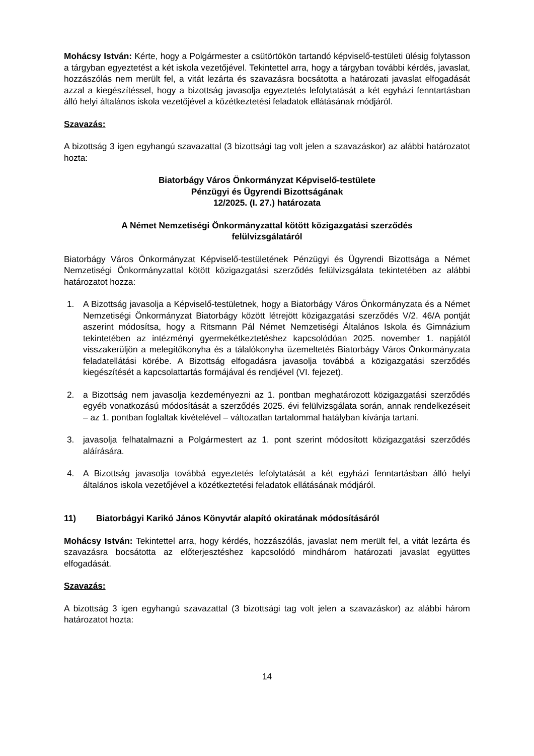Mohácsy István: Kérte, hogy a Polgármester a csütörtökön tartandó képviselő-testületi ülésig folytasson a tárgyban egyeztetést a két iskola vezetőjével. Tekintettel arra, hogy a tárgyban további kérdés, javaslat, hozzászólás nem merült fel, a vitát lezárta és szavazásra bocsátotta a határozati javaslat elfogadását azzal a kiegészítéssel, hogy a bizottság javasolja egyeztetés lefolytatását a két egyházi fenntartásban álló helyi általános iskola vezetőjével a közétkeztetési feladatok ellátásának módjáról.
Szavazás:
A bizottság 3 igen egyhangú szavazattal (3 bizottsági tag volt jelen a szavazáskor) az alábbi határozatot hozta:
Biatorbágy Város Önkormányzat Képviselő-testülete
Pénzügyi és Ügyrendi Bizottságának
12/2025. (I. 27.) határozata
A Német Nemzetiségi Önkormányzattal kötött közigazgatási szerződés
felülvizsgálatáról
Biatorbágy Város Önkormányzat Képviselő-testületének Pénzügyi és Ügyrendi Bizottsága a Német Nemzetiségi Önkormányzattal kötött közigazgatási szerződés felülvizsgálata tekintetében az alábbi határozatot hozza:
1. A Bizottság javasolja a Képviselő-testületnek, hogy a Biatorbágy Város Önkormányzata és a Német Nemzetiségi Önkormányzat Biatorbágy között létrejött közigazgatási szerződés V/2. 46/A pontját aszerint módosítsa, hogy a Ritsmann Pál Német Nemzetiségi Általános Iskola és Gimnázium tekintetében az intézményi gyermekétkeztetéshez kapcsolódóan 2025. november 1. napjától visszakerüljön a melegítőkonyha és a tálalókonyha üzemeltetés Biatorbágy Város Önkormányzata feladatellátási körébe. A Bizottság elfogadásra javasolja továbbá a közigazgatási szerződés kiegészítését a kapcsolattartás formájával és rendjével (VI. fejezet).
2. a Bizottság nem javasolja kezdeményezni az 1. pontban meghatározott közigazgatási szerződés egyéb vonatkozású módosítását a szerződés 2025. évi felülvizsgálata során, annak rendelkezéseit – az 1. pontban foglaltak kivételével – változatlan tartalommal hatályban kívánja tartani.
3. javasolja felhatalmazni a Polgármestert az 1. pont szerint módosított közigazgatási szerződés aláírására.
4. A Bizottság javasolja továbbá egyeztetés lefolytatását a két egyházi fenntartásban álló helyi általános iskola vezetőjével a közétkeztetési feladatok ellátásának módjáról.
11) Biatorbágyi Karikó János Könyvtár alapító okiratának módosításáról
Mohácsy István: Tekintettel arra, hogy kérdés, hozzászólás, javaslat nem merült fel, a vitát lezárta és szavazásra bocsátotta az előterjesztéshez kapcsolódó mindhárom határozati javaslat együttes elfogadását.
Szavazás:
A bizottság 3 igen egyhangú szavazattal (3 bizottsági tag volt jelen a szavazáskor) az alábbi három határozatot hozta:
14